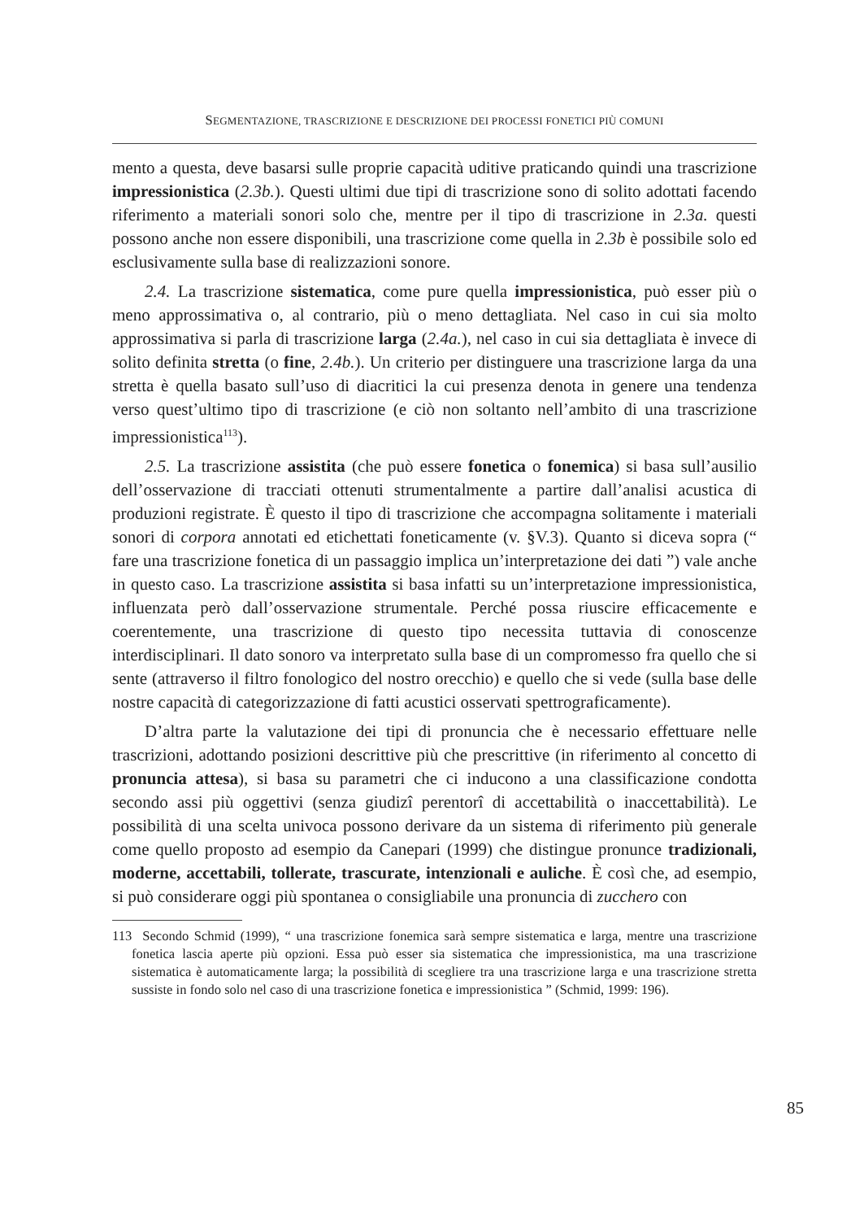SEGMENTAZIONE, TRASCRIZIONE E DESCRIZIONE DEI PROCESSI FONETICI PIÙ COMUNI
mento a questa, deve basarsi sulle proprie capacità uditive praticando quindi una trascrizione impressionistica (2.3b.). Questi ultimi due tipi di trascrizione sono di solito adottati facendo riferimento a materiali sonori solo che, mentre per il tipo di trascrizione in 2.3a. questi possono anche non essere disponibili, una trascrizione come quella in 2.3b è possibile solo ed esclusivamente sulla base di realizzazioni sonore.
2.4. La trascrizione sistematica, come pure quella impressionistica, può esser più o meno approssimativa o, al contrario, più o meno dettagliata. Nel caso in cui sia molto approssimativa si parla di trascrizione larga (2.4a.), nel caso in cui sia dettagliata è invece di solito definita stretta (o fine, 2.4b.). Un criterio per distinguere una trascrizione larga da una stretta è quella basato sull’uso di diacritici la cui presenza denota in genere una tendenza verso quest’ultimo tipo di trascrizione (e ciò non soltanto nell’ambito di una trascrizione impressionistica<sup>113</sup>).
2.5. La trascrizione assistita (che può essere fonetica o fonemica) si basa sull’ausilio dell’osservazione di tracciati ottenuti strumentalmente a partire dall’analisi acustica di produzioni registrate. È questo il tipo di trascrizione che accompagna solitamente i materiali sonori di corpora annotati ed etichettati foneticamente (v. §V.3). Quanto si diceva sopra (“ fare una trascrizione fonetica di un passaggio implica un’interpretazione dei dati ”) vale anche in questo caso. La trascrizione assistita si basa infatti su un’interpretazione impressionistica, influenzata però dall’osservazione strumentale. Perché possa riuscire efficacemente e coerentemente, una trascrizione di questo tipo necessita tuttavia di conoscenze interdisciplinari. Il dato sonoro va interpretato sulla base di un compromesso fra quello che si sente (attraverso il filtro fonologico del nostro orecchio) e quello che si vede (sulla base delle nostre capacità di categorizzazione di fatti acustici osservati spettrograficamente).
D’altra parte la valutazione dei tipi di pronuncia che è necessario effettuare nelle trascrizioni, adottando posizioni descrittive più che prescrittive (in riferimento al concetto di pronuncia attesa), si basa su parametri che ci inducono a una classificazione condotta secondo assi più oggettivi (senza giudizî perentorî di accettabilità o inaccettabilità). Le possibilità di una scelta univoca possono derivare da un sistema di riferimento più generale come quello proposto ad esempio da Canepari (1999) che distingue pronunce tradizionali, moderne, accettabili, tollerate, trascurate, intenzionali e auliche. È così che, ad esempio, si può considerare oggi più spontanea o consigliabile una pronuncia di zucchero con
113 Secondo Schmid (1999), “ una trascrizione fonemica sarà sempre sistematica e larga, mentre una trascrizione fonetica lascia aperte più opzioni. Essa può esser sia sistematica che impressionistica, ma una trascrizione sistematica è automaticamente larga; la possibilità di scegliere tra una trascrizione larga e una trascrizione stretta sussiste in fondo solo nel caso di una trascrizione fonetica e impressionistica ” (Schmid, 1999: 196).
85